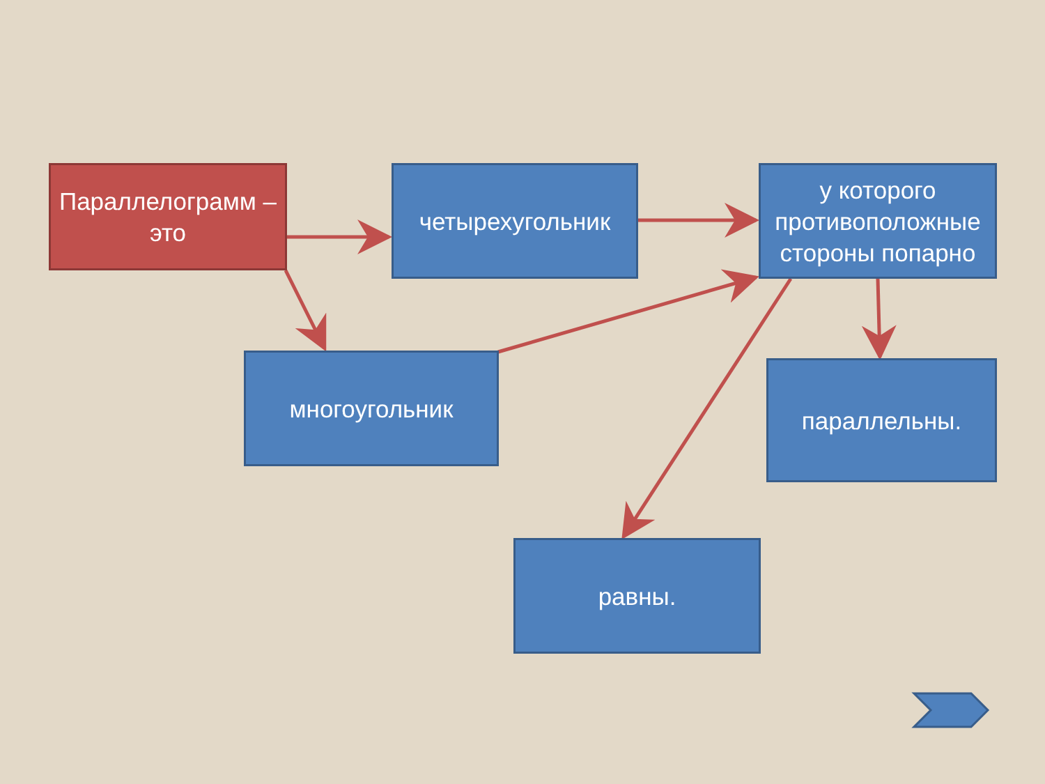Параллелограмм – это
четырехугольник
у которого противоположные стороны попарно
многоугольник параллельны.
равны.